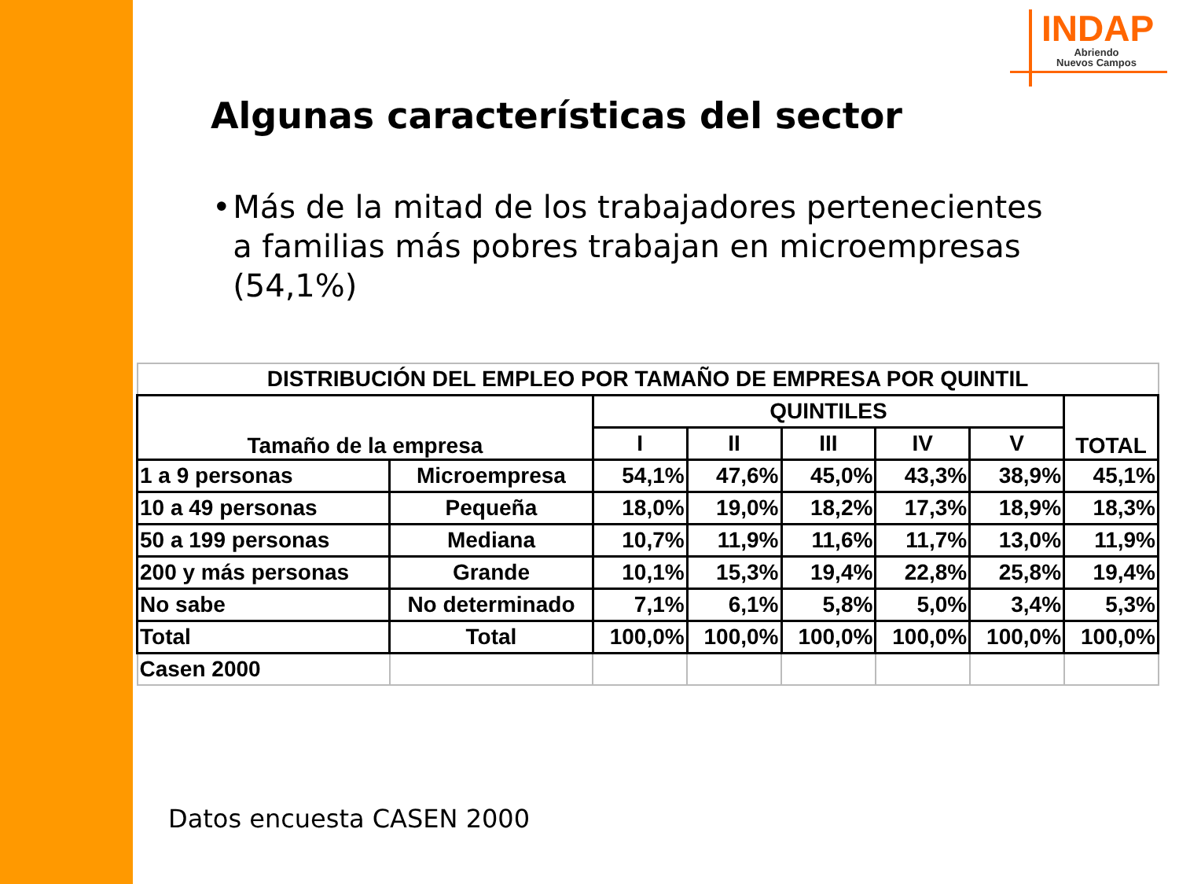INDAP
Abriendo
Nuevos Campos
Algunas características del sector
• Más de la mitad de los trabajadores pertenecientes a familias más pobres trabajan en microempresas (54,1%)
| DISTRIBUCIÓN DEL EMPLEO POR TAMAÑO DE EMPRESA POR QUINTIL | | | | | | | |
| --- | --- | --- | --- | --- | --- | --- | --- |
| Tamaño de la empresa | | QUINTILES | | | | | TOTAL |
| | | I | II | III | IV | V | |
| 1 a 9 personas | Microempresa | 54,1% | 47,6% | 45,0% | 43,3% | 38,9% | 45,1% |
| 10 a 49 personas | Pequeña | 18,0% | 19,0% | 18,2% | 17,3% | 18,9% | 18,3% |
| 50 a 199 personas | Mediana | 10,7% | 11,9% | 11,6% | 11,7% | 13,0% | 11,9% |
| 200 y más personas | Grande | 10,1% | 15,3% | 19,4% | 22,8% | 25,8% | 19,4% |
| No sabe | No determinado | 7,1% | 6,1% | 5,8% | 5,0% | 3,4% | 5,3% |
| Total | Total | 100,0% | 100,0% | 100,0% | 100,0% | 100,0% | 100,0% |
| Casen 2000 | | | | | | | |
Datos encuesta CASEN 2000